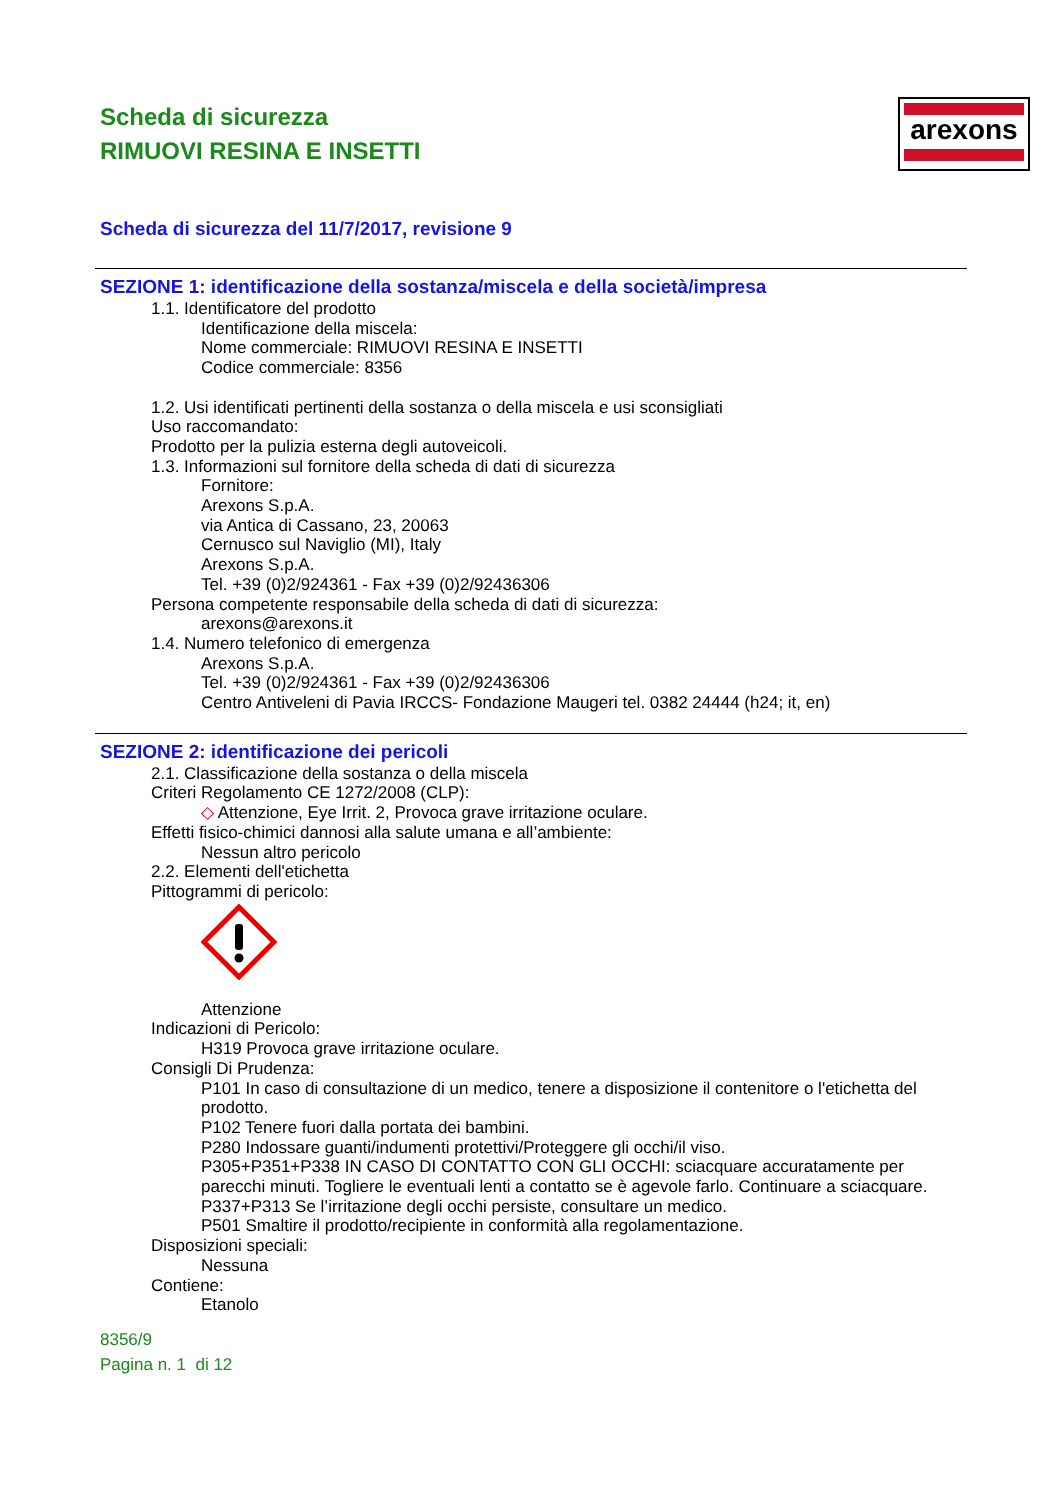arexons
Scheda di sicurezza
RIMUOVI RESINA E INSETTI
Scheda di sicurezza del 11/7/2017, revisione 9
SEZIONE 1: identificazione della sostanza/miscela e della società/impresa
1.1. Identificatore del prodotto
Identificazione della miscela:
Nome commerciale: RIMUOVI RESINA E INSETTI
Codice commerciale: 8356
1.2. Usi identificati pertinenti della sostanza o della miscela e usi sconsigliati
Uso raccomandato:
Prodotto per la pulizia esterna degli autoveicoli.
1.3. Informazioni sul fornitore della scheda di dati di sicurezza
Fornitore:
Arexons S.p.A.
via Antica di Cassano, 23, 20063
Cernusco sul Naviglio (MI), Italy
Arexons S.p.A.
Tel. +39 (0)2/924361 - Fax +39 (0)2/92436306
Persona competente responsabile della scheda di dati di sicurezza:
arexons@arexons.it
1.4. Numero telefonico di emergenza
Arexons S.p.A.
Tel. +39 (0)2/924361 - Fax +39 (0)2/92436306
Centro Antiveleni di Pavia IRCCS- Fondazione Maugeri tel. 0382 24444 (h24; it, en)
SEZIONE 2: identificazione dei pericoli
2.1. Classificazione della sostanza o della miscela
Criteri Regolamento CE 1272/2008 (CLP):
◇ Attenzione, Eye Irrit. 2, Provoca grave irritazione oculare.
Effetti fisico-chimici dannosi alla salute umana e all’ambiente:
Nessun altro pericolo
2.2. Elementi dell'etichetta
Pittogrammi di pericolo:
Attenzione
Indicazioni di Pericolo:
H319 Provoca grave irritazione oculare.
Consigli Di Prudenza:
P101 In caso di consultazione di un medico, tenere a disposizione il contenitore o l'etichetta del prodotto.
P102 Tenere fuori dalla portata dei bambini.
P280 Indossare guanti/indumenti protettivi/Proteggere gli occhi/il viso.
P305+P351+P338 IN CASO DI CONTATTO CON GLI OCCHI: sciacquare accuratamente per parecchi minuti. Togliere le eventuali lenti a contatto se è agevole farlo. Continuare a sciacquare.
P337+P313 Se l’irritazione degli occhi persiste, consultare un medico.
P501 Smaltire il prodotto/recipiente in conformità alla regolamentazione.
Disposizioni speciali:
Nessuna
Contiene:
Etanolo
8356/9
Pagina n. 1 di 12